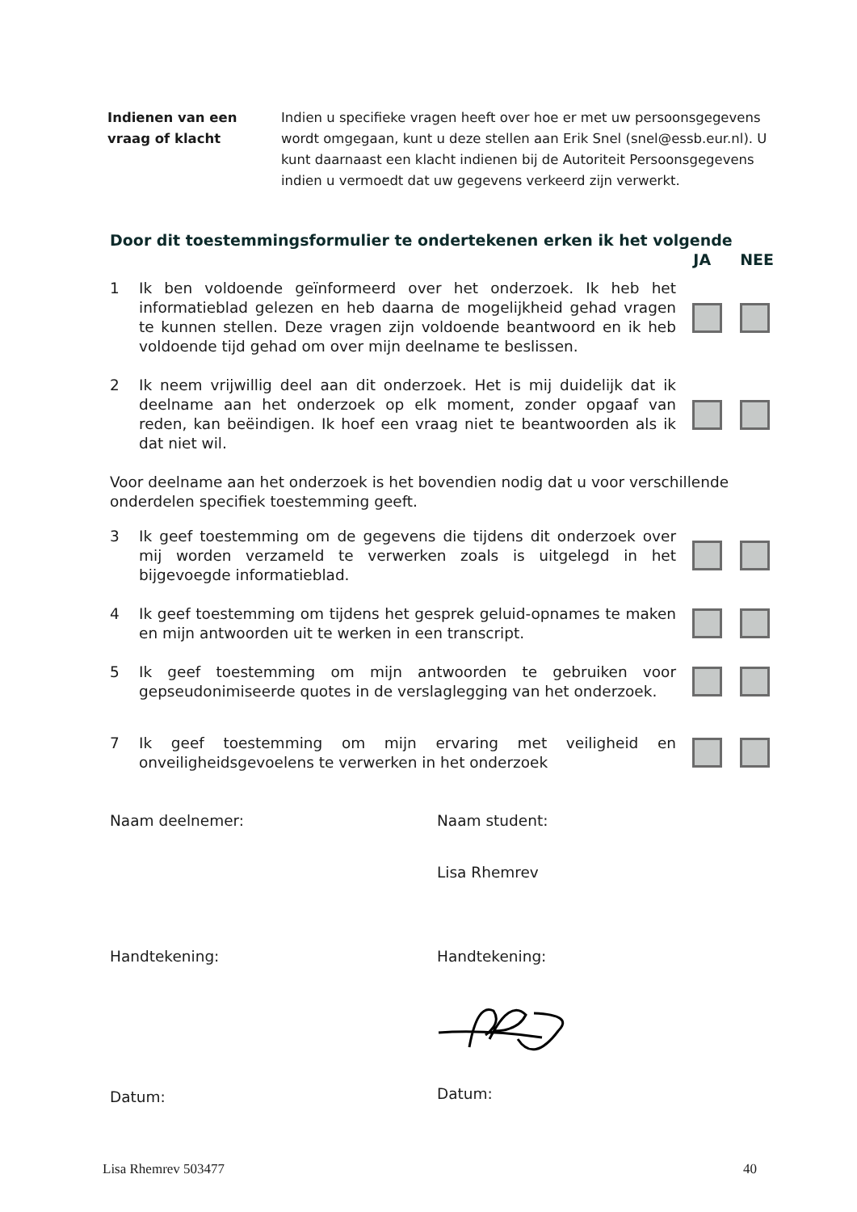Indienen van een vraag of klacht
Indien u specifieke vragen heeft over hoe er met uw persoonsgegevens wordt omgegaan, kunt u deze stellen aan Erik Snel (snel@essb.eur.nl). U kunt daarnaast een klacht indienen bij de Autoriteit Persoonsgegevens indien u vermoedt dat uw gegevens verkeerd zijn verwerkt.
Door dit toestemmingsformulier te ondertekenen erken ik het volgende
JA NEE
1 Ik ben voldoende geïnformeerd over het onderzoek. Ik heb het informatieblad gelezen en heb daarna de mogelijkheid gehad vragen te kunnen stellen. Deze vragen zijn voldoende beantwoord en ik heb voldoende tijd gehad om over mijn deelname te beslissen.
2 Ik neem vrijwillig deel aan dit onderzoek. Het is mij duidelijk dat ik deelname aan het onderzoek op elk moment, zonder opgaaf van reden, kan beëindigen. Ik hoef een vraag niet te beantwoorden als ik dat niet wil.
Voor deelname aan het onderzoek is het bovendien nodig dat u voor verschillende onderdelen specifiek toestemming geeft.
3 Ik geef toestemming om de gegevens die tijdens dit onderzoek over mij worden verzameld te verwerken zoals is uitgelegd in het bijgevoegde informatieblad.
4 Ik geef toestemming om tijdens het gesprek geluid-opnames te maken en mijn antwoorden uit te werken in een transcript.
5 Ik geef toestemming om mijn antwoorden te gebruiken voor gepseudonimiseerde quotes in de verslaglegging van het onderzoek.
7 Ik geef toestemming om mijn ervaring met veiligheid en onveiligheidsgevoelens te verwerken in het onderzoek
Naam deelnemer:
Handtekening:
Datum:
Naam student:
Lisa Rhemrev
Handtekening:
Datum:
Lisa Rhemrev 503477 40